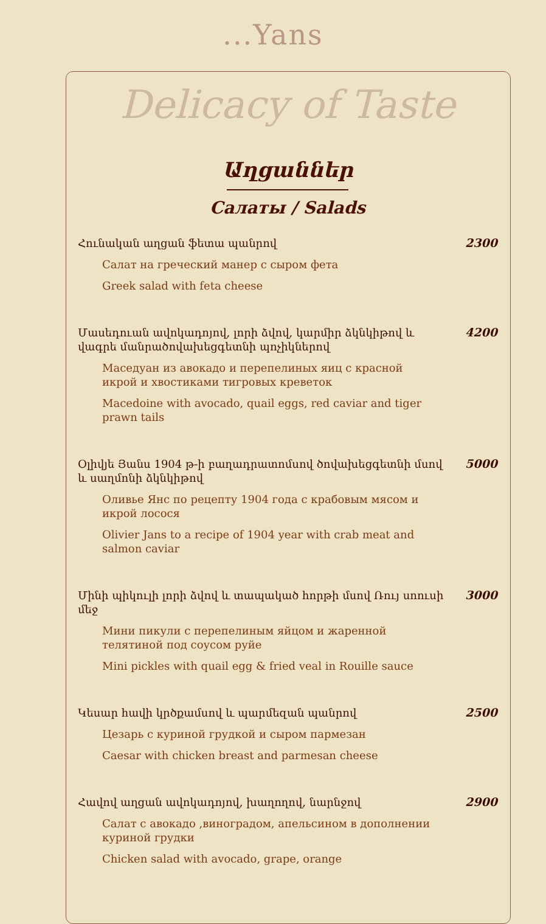...Yans
Delicacy of Taste
Աղցաններ
Салаты / Salads
Հունական աղցան ֆետա պանրով
2300
Салат на греческий манер с сыром фета
Greek salad with feta cheese
Մասեդուան ավոկադոյով, լորի ձվով, կարմիր ձկնկիթով և վագրե մանրածովախեցգետնի պոչիկներով
4200
Маседуан из авокадо и перепелиных яиц с красной икрой и хвостиками тигровых креветок
Macedoine with avocado, quail eggs, red caviar and tiger prawn tails
Օլիվյե Յանս 1904 թ-ի բաղադրատոմսով ծովախեցգետնի մսով և սաղմոնի ձկնկիթով
5000
Оливье Янс по рецепту 1904 года с крабовым мясом и икрой лосося
Olivier Jans to a recipe of 1904 year with crab meat and salmon caviar
Մինի պիկուլի լորի ձվով և տապակած հորթի մսով Ռույ սոուսի մեջ
3000
Мини пикули с перепелиным яйцом и жаренной телятиной под соусом руйе
Mini pickles with quail egg & fried veal in Rouille sauce
Կեսար հավի կրծքամսով և պարմեզան պանրով
2500
Цезарь с куриной грудкой и сыром пармезан
Caesar with chicken breast and parmesan cheese
Հավով աղցան ավոկադոյով, խաղողով, նարնջով
2900
Салат с авокадо ,виноградом, апельсином в дополнении куриной грудки
Chicken salad with avocado, grape, orange